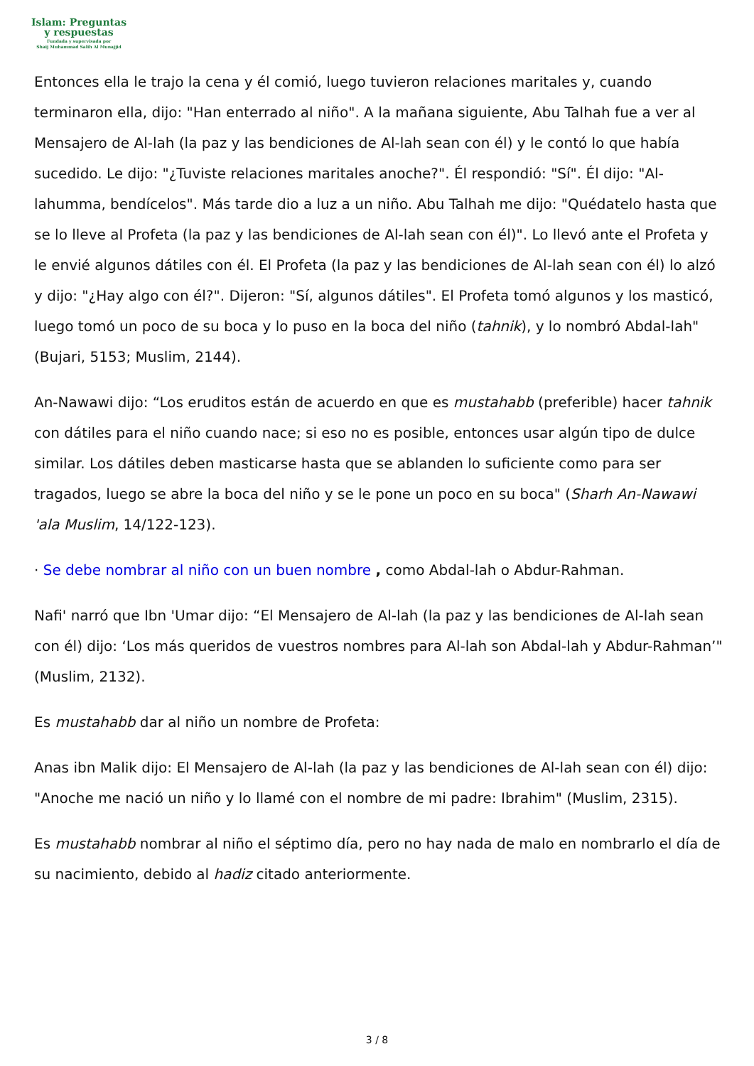Islam: Preguntas
y respuestas
Fundada y supervisada por
Shaij Muhammad Salih Al Munajjid
Entonces ella le trajo la cena y él comió, luego tuvieron relaciones maritales y, cuando terminaron ella, dijo: "Han enterrado al niño". A la mañana siguiente, Abu Talhah fue a ver al Mensajero de Al-lah (la paz y las bendiciones de Al-lah sean con él) y le contó lo que había sucedido. Le dijo: "¿Tuviste relaciones maritales anoche?". Él respondió: "Sí". Él dijo: "Al-lahumma, bendícelos". Más tarde dio a luz a un niño. Abu Talhah me dijo: "Quédatelo hasta que se lo lleve al Profeta (la paz y las bendiciones de Al-lah sean con él)". Lo llevó ante el Profeta y le envié algunos dátiles con él. El Profeta (la paz y las bendiciones de Al-lah sean con él) lo alzó y dijo: "¿Hay algo con él?". Dijeron: "Sí, algunos dátiles". El Profeta tomó algunos y los masticó, luego tomó un poco de su boca y lo puso en la boca del niño (tahnik), y lo nombró Abdal-lah" (Bujari, 5153; Muslim, 2144).
An-Nawawi dijo: “Los eruditos están de acuerdo en que es mustahabb (preferible) hacer tahnik con dátiles para el niño cuando nace; si eso no es posible, entonces usar algún tipo de dulce similar. Los dátiles deben masticarse hasta que se ablanden lo suficiente como para ser tragados, luego se abre la boca del niño y se le pone un poco en su boca" (Sharh An-Nawawi 'ala Muslim, 14/122-123).
· Se debe nombrar al niño con un buen nombre , como Abdal-lah o Abdur-Rahman.
Nafi' narró que Ibn 'Umar dijo: “El Mensajero de Al-lah (la paz y las bendiciones de Al-lah sean con él) dijo: ‘Los más queridos de vuestros nombres para Al-lah son Abdal-lah y Abdur-Rahman’" (Muslim, 2132).
Es mustahabb dar al niño un nombre de Profeta:
Anas ibn Malik dijo: El Mensajero de Al-lah (la paz y las bendiciones de Al-lah sean con él) dijo: "Anoche me nació un niño y lo llamé con el nombre de mi padre: Ibrahim" (Muslim, 2315).
Es mustahabb nombrar al niño el séptimo día, pero no hay nada de malo en nombrarlo el día de su nacimiento, debido al hadiz citado anteriormente.
3 / 8